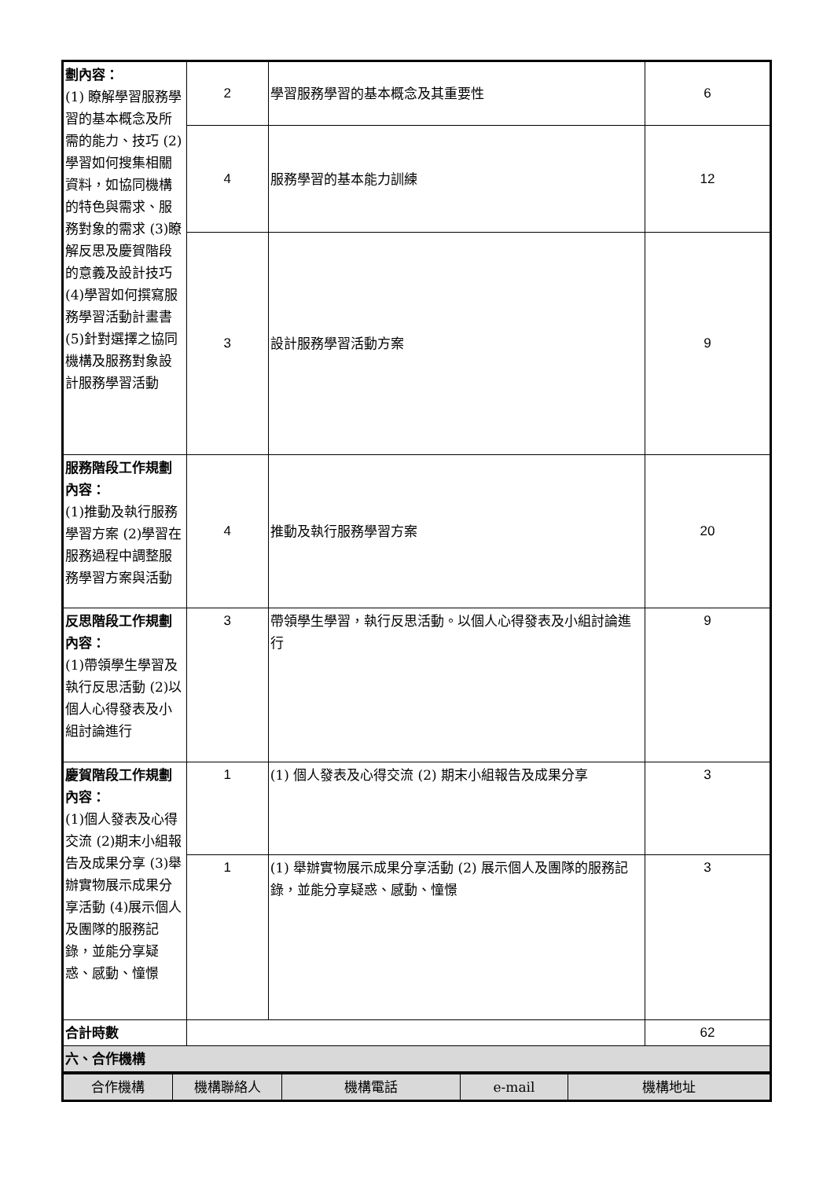| 劃內容： (1) 瞭解學習服務學習的基本概念及所需的能力、技巧 (2)學習如何搜集相關資料，如協同機構的特色與需求、服務對象的需求 (3)瞭解反思及慶賀階段的意義及設計技巧 (4)學習如何撰寫服務學習活動計畫書 (5)針對選擇之協同機構及服務對象設計服務學習活動 | 2 | 學習服務學習的基本概念及其重要性 | 6 |
| | 4 | 服務學習的基本能力訓練 | 12 |
| | 3 | 設計服務學習活動方案 | 9 |
| 服務階段工作規劃內容： (1)推動及執行服務學習方案 (2)學習在服務過程中調整服務學習方案與活動 | 4 | 推動及執行服務學習方案 | 20 |
| 反思階段工作規劃內容： (1)帶領學生學習及執行反思活動 (2)以個人心得發表及小組討論進行 | 3 | 帶領學生學習，執行反思活動。以個人心得發表及小組討論進行 | 9 |
| 慶賀階段工作規劃內容： (1)個人發表及心得交流 (2)期末小組報告及成果分享 (3)舉辦實物展示成果分享活動 (4)展示個人及團隊的服務記錄，並能分享疑惑、感動、憧憬 | 1 | (1) 個人發表及心得交流 (2) 期末小組報告及成果分享 | 3 |
| | 1 | (1) 舉辦實物展示成果分享活動 (2) 展示個人及團隊的服務記錄，並能分享疑惑、感動、憧憬 | 3 |
| 合計時數 | | | 62 |
| 六、合作機構 | | | |
| 合作機構 | 機構聯絡人 | 機構電話 | e-mail | 機構地址 |